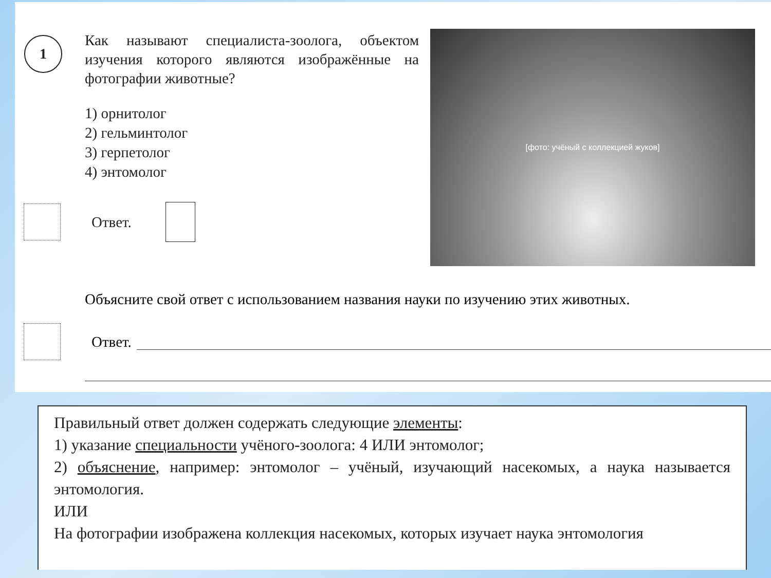1
Как называют специалиста-зоолога, объектом изучения которого являются изображённые на фотографии животные?
1) орнитолог
2) гельминтолог
3) герпетолог
4) энтомолог
Ответ.
[фото: учёный с коллекцией жуков]
Объясните свой ответ с использованием названия науки по изучению этих животных.
Ответ.
Правильный ответ должен содержать следующие элементы:
1) указание специальности учёного-зоолога: 4 ИЛИ энтомолог;
2) объяснение, например: энтомолог – учёный, изучающий насекомых, а наука называется энтомология.
ИЛИ
На фотографии изображена коллекция насекомых, которых изучает наука энтомология